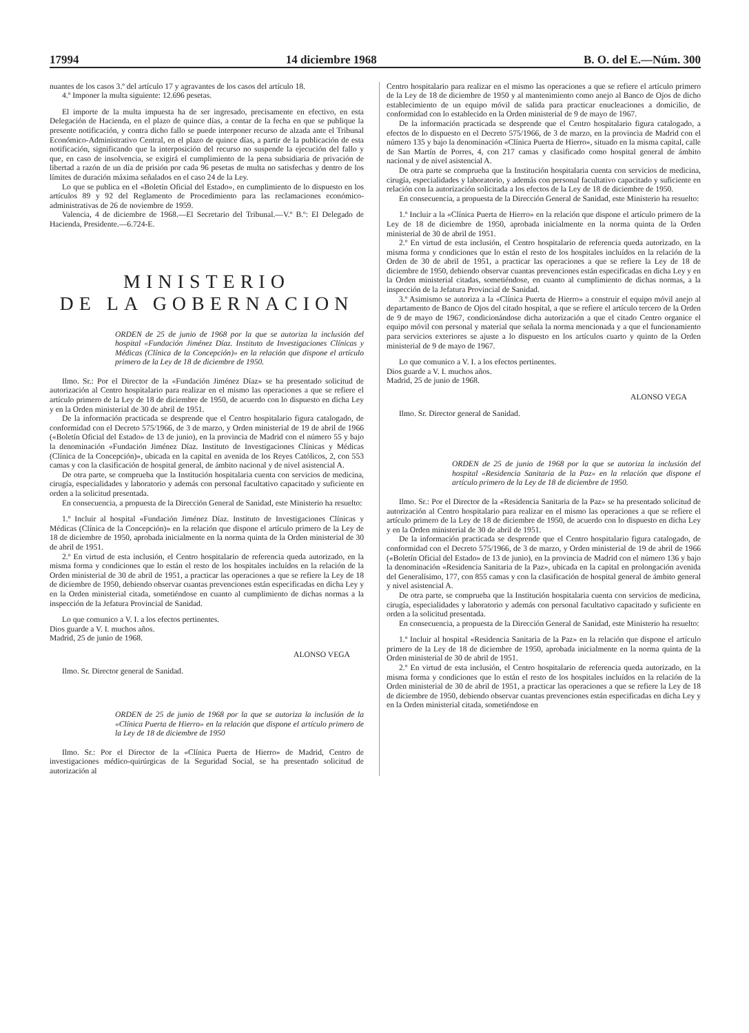17994 14 diciembre 1968 B. O. del E.—Núm. 300
nuantes de los casos 3.º del artículo 17 y agravantes de los casos del artículo 18.
4.º Imponer la multa siguiente: 12.696 pesetas.
El importe de la multa impuesta ha de ser ingresado, precisamente en efectivo, en esta Delegación de Hacienda, en el plazo de quince días, a contar de la fecha en que se publique la presente notificación, y contra dicho fallo se puede interponer recurso de alzada ante el Tribunal Económico-Administrativo Central, en el plazo de quince días, a partir de la publicación de esta notificación, significando que la interposición del recurso no suspende la ejecución del fallo y que, en caso de insolvencia, se exigirá el cumplimiento de la pena subsidiaria de privación de libertad a razón de un día de prisión por cada 96 pesetas de multa no satisfechas y dentro de los límites de duración máxima señalados en el caso 24 de la Ley.
Lo que se publica en el «Boletín Oficial del Estado», en cumplimiento de lo dispuesto en los artículos 89 y 92 del Reglamento de Procedimiento para las reclamaciones económico-administrativas de 26 de noviembre de 1959.
Valencia, 4 de diciembre de 1968.—El Secretario del Tribunal.—V.º B.º: El Delegado de Hacienda, Presidente.—6.724-E.
MINISTERIO
DE LA GOBERNACION
ORDEN de 25 de junio de 1968 por la que se autoriza la inclusión del hospital «Fundación Jiménez Díaz. Instituto de Investigaciones Clínicas y Médicas (Clínica de la Concepción)» en la relación que dispone el artículo primero de la Ley de 18 de diciembre de 1950.
Ilmo. Sr.: Por el Director de la «Fundación Jiménez Díaz» se ha presentado solicitud de autorización al Centro hospitalario para realizar en el mismo las operaciones a que se refiere el artículo primero de la Ley de 18 de diciembre de 1950, de acuerdo con lo dispuesto en dicha Ley y en la Orden ministerial de 30 de abril de 1951.
De la información practicada se desprende que el Centro hospitalario figura catalogado, de conformidad con el Decreto 575/1966, de 3 de marzo, y Orden ministerial de 19 de abril de 1966 («Boletín Oficial del Estado» de 13 de junio), en la provincia de Madrid con el número 55 y bajo la denominación «Fundación Jiménez Díaz. Instituto de Investigaciones Clínicas y Médicas (Clínica de la Concepción)», ubicada en la capital en avenida de los Reyes Católicos, 2, con 553 camas y con la clasificación de hospital general, de ámbito nacional y de nivel asistencial A.
De otra parte, se comprueba que la Institución hospitalaria cuenta con servicios de medicina, cirugía, especialidades y laboratorio y además con personal facultativo capacitado y suficiente en orden a la solicitud presentada.
En consecuencia, a propuesta de la Dirección General de Sanidad, este Ministerio ha resuelto:
1.º Incluir al hospital «Fundación Jiménez Díaz. Instituto de Investigaciones Clínicas y Médicas (Clínica de la Concepción)» en la relación que dispone el artículo primero de la Ley de 18 de diciembre de 1950, aprobada inicialmente en la norma quinta de la Orden ministerial de 30 de abril de 1951.
2.º En virtud de esta inclusión, el Centro hospitalario de referencia queda autorizado, en la misma forma y condiciones que lo están el resto de los hospitales incluídos en la relación de la Orden ministerial de 30 de abril de 1951, a practicar las operaciones a que se refiere la Ley de 18 de diciembre de 1950, debiendo observar cuantas prevenciones están especificadas en dicha Ley y en la Orden ministerial citada, sometiéndose en cuanto al cumplimiento de dichas normas a la inspección de la Jefatura Provincial de Sanidad.
Lo que comunico a V. I. a los efectos pertinentes.
Dios guarde a V. I. muchos años.
Madrid, 25 de junio de 1968.
ALONSO VEGA
Ilmo. Sr. Director general de Sanidad.
ORDEN de 25 de junio de 1968 por la que se autoriza la inclusión de la «Clínica Puerta de Hierro» en la relación que dispone el artículo primero de la Ley de 18 de diciembre de 1950
Ilmo. Sr.: Por el Director de la «Clínica Puerta de Hierro» de Madrid, Centro de investigaciones médico-quirúrgicas de la Seguridad Social, se ha presentado solicitud de autorización al
Centro hospitalario para realizar en el mismo las operaciones a que se refiere el artículo primero de la Ley de 18 de diciembre de 1950 y al mantenimiento como anejo al Banco de Ojos de dicho establecimiento de un equipo móvil de salida para practicar enucleaciones a domicilio, de conformidad con lo establecido en la Orden ministerial de 9 de mayo de 1967.
De la información practicada se desprende que el Centro hospitalario figura catalogado, a efectos de lo dispuesto en el Decreto 575/1966, de 3 de marzo, en la provincia de Madrid con el número 135 y bajo la denominación «Clínica Puerta de Hierro», situado en la misma capital, calle de San Martín de Porres, 4, con 217 camas y clasificado como hospital general de ámbito nacional y de nivel asistencial A.
De otra parte se comprueba que la Institución hospitalaria cuenta con servicios de medicina, cirugía, especialidades y laboratorio, y además con personal facultativo capacitado y suficiente en relación con la autorización solicitada a los efectos de la Ley de 18 de diciembre de 1950.
En consecuencia, a propuesta de la Dirección General de Sanidad, este Ministerio ha resuelto:
1.º Incluir a la «Clínica Puerta de Hierro» en la relación que dispone el artículo primero de la Ley de 18 de diciembre de 1950, aprobada inicialmente en la norma quinta de la Orden ministerial de 30 de abril de 1951.
2.º En virtud de esta inclusión, el Centro hospitalario de referencia queda autorizado, en la misma forma y condiciones que lo están el resto de los hospitales incluídos en la relación de la Orden de 30 de abril de 1951, a practicar las operaciones a que se refiere la Ley de 18 de diciembre de 1950, debiendo observar cuantas prevenciones están especificadas en dicha Ley y en la Orden ministerial citadas, sometiéndose, en cuanto al cumplimiento de dichas normas, a la inspección de la Jefatura Provincial de Sanidad.
3.º Asimismo se autoriza a la «Clínica Puerta de Hierro» a construir el equipo móvil anejo al departamento de Banco de Ojos del citado hospital, a que se refiere el artículo tercero de la Orden de 9 de mayo de 1967, condicionándose dicha autorización a que el citado Centro organice el equipo móvil con personal y material que señala la norma mencionada y a que el funcionamiento para servicios exteriores se ajuste a lo dispuesto en los artículos cuarto y quinto de la Orden ministerial de 9 de mayo de 1967.
Lo que comunico a V. I. a los efectos pertinentes.
Dios guarde a V. I. muchos años.
Madrid, 25 de junio de 1968.
ALONSO VEGA
Ilmo. Sr. Director general de Sanidad.
ORDEN de 25 de junio de 1968 por la que se autoriza la inclusión del hospital «Residencia Sanitaria de la Paz» en la relación que dispone el artículo primero de la Ley de 18 de diciembre de 1950.
Ilmo. Sr.: Por el Director de la «Residencia Sanitaria de la Paz» se ha presentado solicitud de autorización al Centro hospitalario para realizar en el mismo las operaciones a que se refiere el artículo primero de la Ley de 18 de diciembre de 1950, de acuerdo con lo dispuesto en dicha Ley y en la Orden ministerial de 30 de abril de 1951.
De la información practicada se desprende que el Centro hospitalario figura catalogado, de conformidad con el Decreto 575/1966, de 3 de marzo, y Orden ministerial de 19 de abril de 1966 («Boletín Oficial del Estado» de 13 de junio), en la provincia de Madrid con el número 136 y bajo la denominación «Residencia Sanitaria de la Paz», ubicada en la capital en prolongación avenida del Generalísimo, 177, con 855 camas y con la clasificación de hospital general de ámbito general y nivel asistencial A.
De otra parte, se comprueba que la Institución hospitalaria cuenta con servicios de medicina, cirugía, especialidades y laboratorio y además con personal facultativo capacitado y suficiente en orden a la solicitud presentada.
En consecuencia, a propuesta de la Dirección General de Sanidad, este Ministerio ha resuelto:
1.º Incluir al hospital «Residencia Sanitaria de la Paz» en la relación que dispone el artículo primero de la Ley de 18 de diciembre de 1950, aprobada inicialmente en la norma quinta de la Orden ministerial de 30 de abril de 1951.
2.º En virtud de esta inclusión, el Centro hospitalario de referencia queda autorizado, en la misma forma y condiciones que lo están el resto de los hospitales incluídos en la relación de la Orden ministerial de 30 de abril de 1951, a practicar las operaciones a que se refiere la Ley de 18 de diciembre de 1950, debiendo observar cuantas prevenciones están especificadas en dicha Ley y en la Orden ministerial citada, sometiéndose en